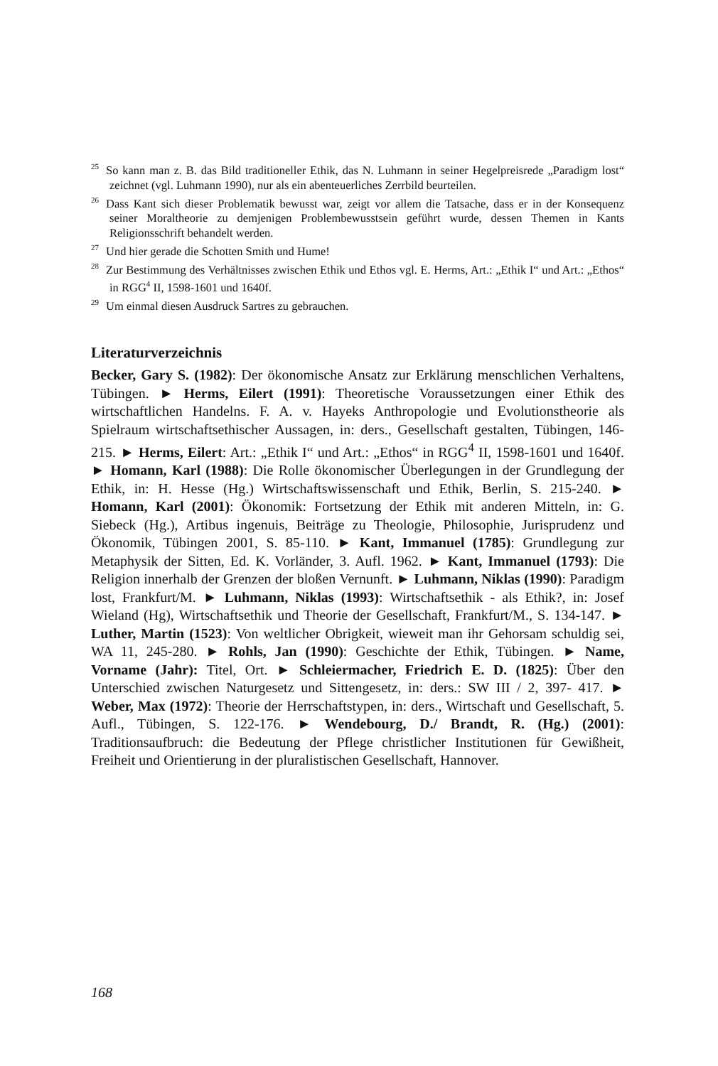<sup>25</sup> So kann man z. B. das Bild traditioneller Ethik, das N. Luhmann in seiner Hegelpreisrede „Paradigm lost“ zeichnet (vgl. Luhmann 1990), nur als ein abenteuerliches Zerrbild beurteilen.
<sup>26</sup> Dass Kant sich dieser Problematik bewusst war, zeigt vor allem die Tatsache, dass er in der Konsequenz seiner Moraltheorie zu demjenigen Problembewusstsein geführt wurde, dessen Themen in Kants Religionsschrift behandelt werden.
<sup>27</sup> Und hier gerade die Schotten Smith und Hume!
<sup>28</sup> Zur Bestimmung des Verhältnisses zwischen Ethik und Ethos vgl. E. Herms, Art.: „Ethik I“ und Art.: „Ethos“ in RGG<sup>4</sup> II, 1598-1601 und 1640f.
<sup>29</sup> Um einmal diesen Ausdruck Sartres zu gebrauchen.
Literaturverzeichnis
Becker, Gary S. (1982): Der ökonomische Ansatz zur Erklärung menschlichen Verhaltens, Tübingen. ► Herms, Eilert (1991): Theoretische Voraussetzungen einer Ethik des wirtschaftlichen Handelns. F. A. v. Hayeks Anthropologie und Evolutionstheorie als Spielraum wirtschaftsethischer Aussagen, in: ders., Gesellschaft gestalten, Tübingen, 146-215. ► Herms, Eilert: Art.: „Ethik I“ und Art.: „Ethos“ in RGG<sup>4</sup> II, 1598-1601 und 1640f. ► Homann, Karl (1988): Die Rolle ökonomischer Überlegungen in der Grundlegung der Ethik, in: H. Hesse (Hg.) Wirtschaftswissenschaft und Ethik, Berlin, S. 215-240. ► Homann, Karl (2001): Ökonomik: Fortsetzung der Ethik mit anderen Mitteln, in: G. Siebeck (Hg.), Artibus ingenuis, Beiträge zu Theologie, Philosophie, Jurisprudenz und Ökonomik, Tübingen 2001, S. 85-110. ► Kant, Immanuel (1785): Grundlegung zur Metaphysik der Sitten, Ed. K. Vorländer, 3. Aufl. 1962. ► Kant, Immanuel (1793): Die Religion innerhalb der Grenzen der bloßen Vernunft. ► Luhmann, Niklas (1990): Paradigm lost, Frankfurt/M. ► Luhmann, Niklas (1993): Wirtschaftsethik - als Ethik?, in: Josef Wieland (Hg), Wirtschaftsethik und Theorie der Gesellschaft, Frankfurt/M., S. 134-147. ► Luther, Martin (1523): Von weltlicher Obrigkeit, wieweit man ihr Gehorsam schuldig sei, WA 11, 245-280. ► Rohls, Jan (1990): Geschichte der Ethik, Tübingen. ► Name, Vorname (Jahr): Titel, Ort. ► Schleiermacher, Friedrich E. D. (1825): Über den Unterschied zwischen Naturgesetz und Sittengesetz, in: ders.: SW III / 2, 397- 417. ► Weber, Max (1972): Theorie der Herrschaftstypen, in: ders., Wirtschaft und Gesellschaft, 5. Aufl., Tübingen, S. 122-176. ► Wendebourg, D./ Brandt, R. (Hg.) (2001): Traditionsaufbruch: die Bedeutung der Pflege christlicher Institutionen für Gewißheit, Freiheit und Orientierung in der pluralistischen Gesellschaft, Hannover.
168